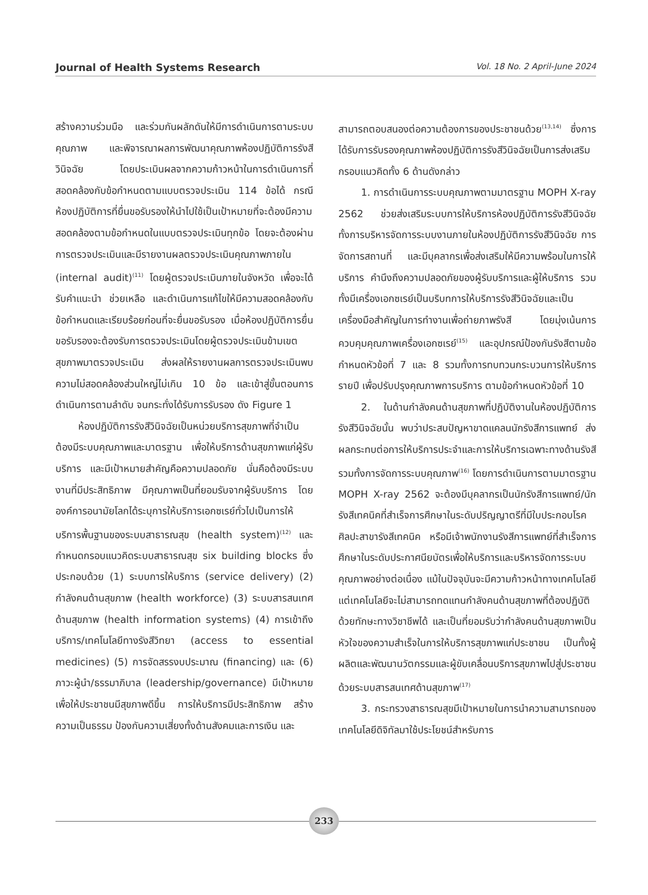Journal of Health Systems Research Vol. 18 No. 2 April-June 2024
สร้างความร่วมมือ และร่วมกันผลักดันให้มีการดำเนินการตามระบบคุณภาพ และพิจารณาผลการพัฒนาคุณภาพห้องปฏิบัติการรังสีวินิจฉัย โดยประเมินผลจากความก้าวหน้าในการดำเนินการที่สอดคล้องกับข้อกำหนดตามแบบตรวจประเมิน 114 ข้อได้ กรณีห้องปฏิบัติการที่ยื่นขอรับรองให้นำไปใช้เป็นเป้าหมายที่จะต้องมีความสอดคล้องตามข้อกำหนดในแบบตรวจประเมินทุกข้อ โดยจะต้องผ่านการตรวจประเมินและมีรายงานผลตรวจประเมินคุณภาพภายใน (internal audit)<sup>(11)</sup> โดยผู้ตรวจประเมินภายในจังหวัด เพื่อจะได้รับคำแนะนำ ช่วยเหลือ และดำเนินการแก้ไขให้มีความสอดคล้องกับข้อกำหนดและเรียบร้อยก่อนที่จะยื่นขอรับรอง เมื่อห้องปฏิบัติการยื่นขอรับรองจะต้องรับการตรวจประเมินโดยผู้ตรวจประเมินข้ามเขตสุขภาพมาตรวจประเมิน ส่งผลให้รายงานผลการตรวจประเมินพบความไม่สอดคล้องส่วนใหญ่ไม่เกิน 10 ข้อ และเข้าสู่ขั้นตอนการดำเนินการตามลำดับ จนกระทั่งได้รับการรับรอง ดัง Figure 1
ห้องปฏิบัติการรังสีวินิจฉัยเป็นหน่วยบริการสุขภาพที่จำเป็นต้องมีระบบคุณภาพและมาตรฐาน เพื่อให้บริการด้านสุขภาพแก่ผู้รับบริการ และมีเป้าหมายสำคัญคือความปลอดภัย นั่นคือต้องมีระบบงานที่มีประสิทธิภาพ มีคุณภาพเป็นที่ยอมรับจากผู้รับบริการ โดยองค์การอนามัยโลกได้ระบุการให้บริการเอกซเรย์ทั่วไปเป็นการให้บริการพื้นฐานของระบบสาธารณสุข (health system)<sup>(12)</sup> และกำหนดกรอบแนวคิดระบบสาธารณสุข six building blocks ซึ่งประกอบด้วย (1) ระบบการให้บริการ (service delivery) (2) กำลังคนด้านสุขภาพ (health workforce) (3) ระบบสารสนเทศด้านสุขภาพ (health information systems) (4) การเข้าถึงบริการ/เทคโนโลยีทางรังสีวิทยา (access to essential medicines) (5) การจัดสรรงบประมาณ (financing) และ (6) ภาวะผู้นำ/ธรรมาภิบาล (leadership/governance) มีเป้าหมายเพื่อให้ประชาชนมีสุขภาพดีขึ้น การให้บริการมีประสิทธิภาพ สร้างความเป็นธรรม ป้องกันความเสี่ยงทั้งด้านสังคมและการเงิน และ
สามารถตอบสนองต่อความต้องการของประชาชนด้วย<sup>(13,14)</sup> ซึ่งการได้รับการรับรองคุณภาพห้องปฏิบัติการรังสีวินิจฉัยเป็นการส่งเสริมกรอบแนวคิดทั้ง 6 ด้านดังกล่าว
1. การดำเนินการระบบคุณภาพตามมาตรฐาน MOPH X-ray 2562 ช่วยส่งเสริมระบบการให้บริการห้องปฏิบัติการรังสีวินิจฉัย ทั้งการบริหารจัดการระบบงานภายในห้องปฏิบัติการรังสีวินิจฉัย การจัดการสถานที่ และมีบุคลากรเพื่อส่งเสริมให้มีความพร้อมในการให้บริการ คำนึงถึงความปลอดภัยของผู้รับบริการและผู้ให้บริการ รวมทั้งมีเครื่องเอกซเรย์เป็นบริบทการให้บริการรังสีวินิจฉัยและเป็นเครื่องมือสำคัญในการทำงานเพื่อถ่ายภาพรังสี โดยมุ่งเน้นการควบคุมคุณภาพเครื่องเอกซเรย์<sup>(15)</sup> และอุปกรณ์ป้องกันรังสีตามข้อกำหนดหัวข้อที่ 7 และ 8 รวมทั้งการทบทวนกระบวนการให้บริการรายปี เพื่อปรับปรุงคุณภาพการบริการ ตามข้อกำหนดหัวข้อที่ 10
2. ในด้านกำลังคนด้านสุขภาพที่ปฏิบัติงานในห้องปฏิบัติการรังสีวินิจฉัยนั้น พบว่าประสบปัญหาขาดแคลนนักรังสีการแพทย์ ส่งผลกระทบต่อการให้บริการประจำและการให้บริการเฉพาะทางด้านรังสี รวมทั้งการจัดการระบบคุณภาพ<sup>(16)</sup> โดยการดำเนินการตามมาตรฐาน MOPH X-ray 2562 จะต้องมีบุคลากรเป็นนักรังสีการแพทย์/นักรังสีเทคนิคที่สำเร็จการศึกษาในระดับปริญญาตรีที่มีใบประกอบโรคศิลปะสาขารังสีเทคนิค หรือมีเจ้าพนักงานรังสีการแพทย์ที่สำเร็จการศึกษาในระดับประกาศนียบัตรเพื่อให้บริการและบริหารจัดการระบบคุณภาพอย่างต่อเนื่อง แม้ในปัจจุบันจะมีความก้าวหน้าทางเทคโนโลยี แต่เทคโนโลยีจะไม่สามารถทดแทนกำลังคนด้านสุขภาพที่ต้องปฏิบัติด้วยทักษะทางวิชาชีพได้ และเป็นที่ยอมรับว่ากำลังคนด้านสุขภาพเป็นหัวใจของความสำเร็จในการให้บริการสุขภาพแก่ประชาชน เป็นทั้งผู้ผลิตและพัฒนานวัตกรรมและผู้ขับเคลื่อนบริการสุขภาพไปสู่ประชาชนด้วยระบบสารสนเทศด้านสุขภาพ<sup>(17)</sup>
3. กระทรวงสาธารณสุขมีเป้าหมายในการนำความสามารถของเทคโนโลยีดิจิทัลมาใช้ประโยชน์สำหรับการ
233